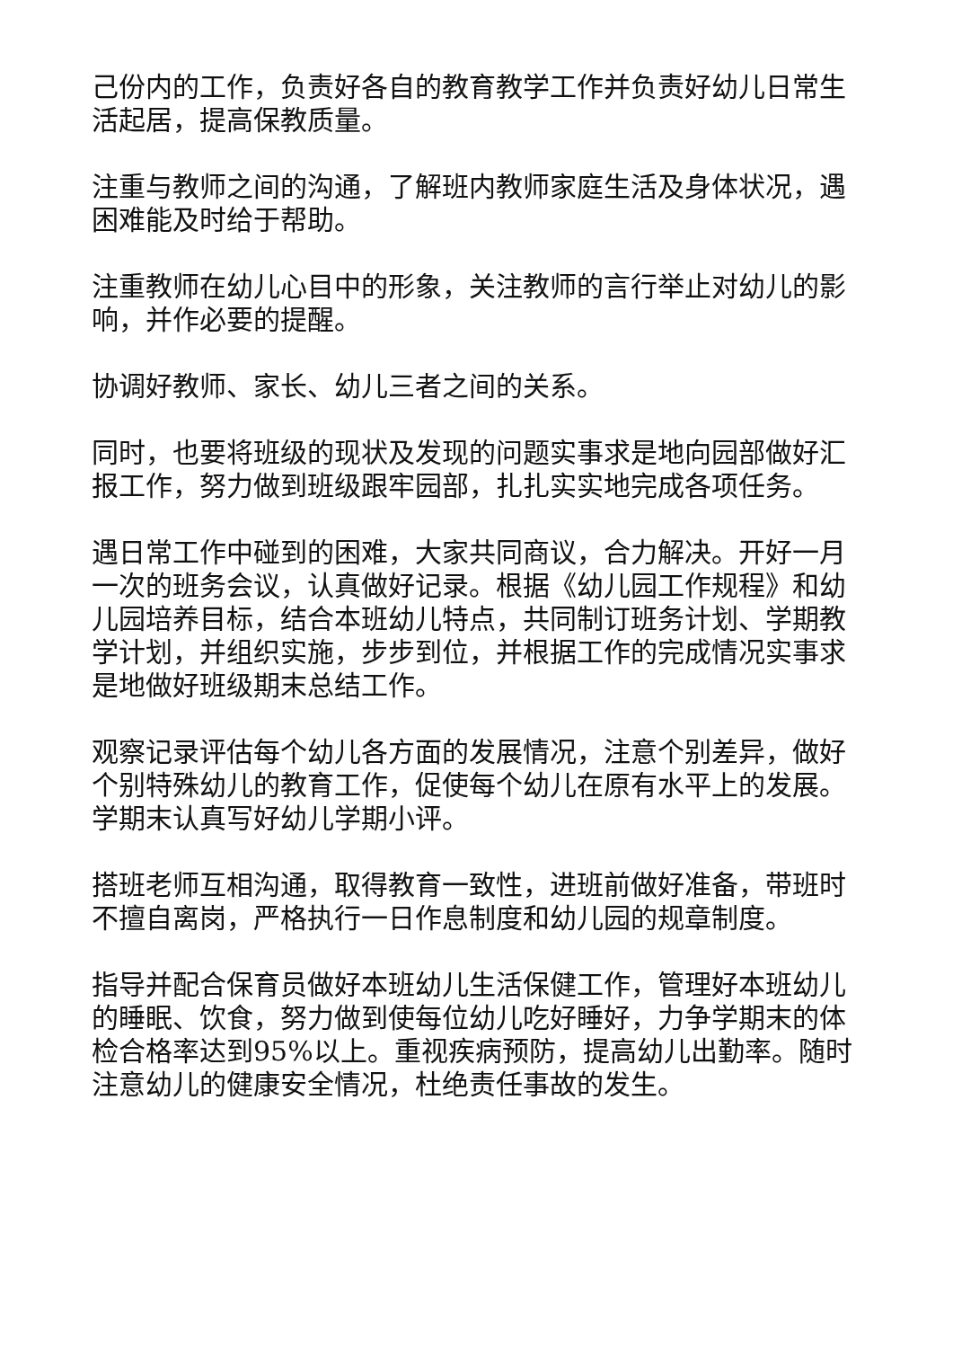己份内的工作，负责好各自的教育教学工作并负责好幼儿日常生活起居，提高保教质量。
注重与教师之间的沟通，了解班内教师家庭生活及身体状况，遇困难能及时给于帮助。
注重教师在幼儿心目中的形象，关注教师的言行举止对幼儿的影响，并作必要的提醒。
协调好教师、家长、幼儿三者之间的关系。
同时，也要将班级的现状及发现的问题实事求是地向园部做好汇报工作，努力做到班级跟牢园部，扎扎实实地完成各项任务。
遇日常工作中碰到的困难，大家共同商议，合力解决。开好一月一次的班务会议，认真做好记录。根据《幼儿园工作规程》和幼儿园培养目标，结合本班幼儿特点，共同制订班务计划、学期教学计划，并组织实施，步步到位，并根据工作的完成情况实事求是地做好班级期末总结工作。
观察记录评估每个幼儿各方面的发展情况，注意个别差异，做好个别特殊幼儿的教育工作，促使每个幼儿在原有水平上的发展。学期末认真写好幼儿学期小评。
搭班老师互相沟通，取得教育一致性，进班前做好准备，带班时不擅自离岗，严格执行一日作息制度和幼儿园的规章制度。
指导并配合保育员做好本班幼儿生活保健工作，管理好本班幼儿的睡眠、饮食，努力做到使每位幼儿吃好睡好，力争学期末的体检合格率达到95%以上。重视疾病预防，提高幼儿出勤率。随时注意幼儿的健康安全情况，杜绝责任事故的发生。